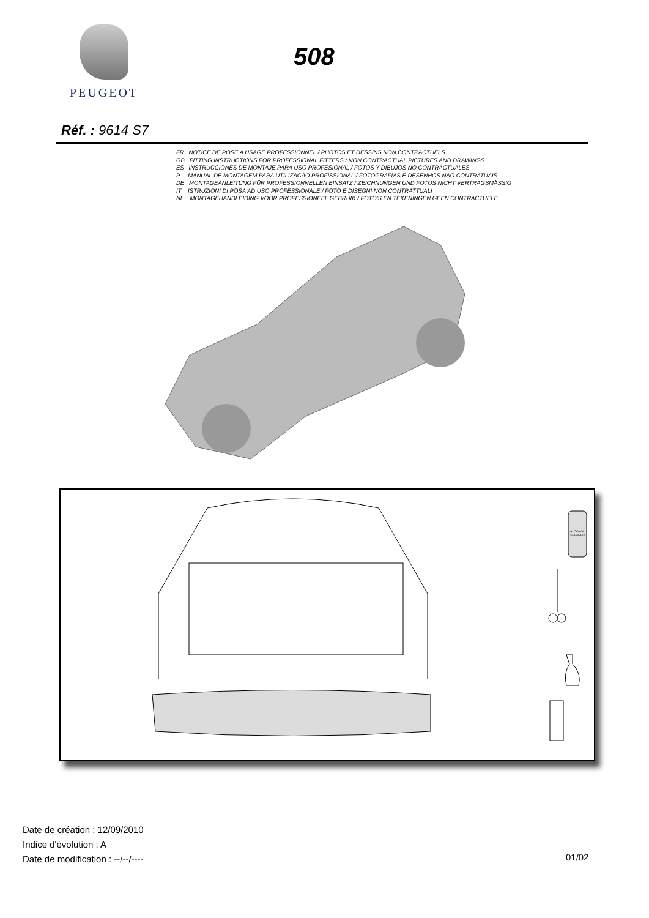PEUGEOT
508
Réf. : 9614 S7
FR NOTICE DE POSE A USAGE PROFESSIONNEL / PHOTOS ET DESSINS NON CONTRACTUELS
GB FITTING INSTRUCTIONS FOR PROFESSIONAL FITTERS / NON CONTRACTUAL PICTURES AND DRAWINGS
ES INSTRUCCIONES DE MONTAJE PARA USO PROFESIONAL / FOTOS Y DIBUJOS NO CONTRACTUALES
P MANUAL DE MONTAGEM PARA UTILIZACÃO PROFISSIONAL / FOTOGRAFIAS E DESENHOS NAO CONTRATUAIS
DE MONTAGEANLEITUNG FÜR PROFESSIONNELLEN EINSATZ / ZEICHNUNGEN UND FOTOS NICHT VERTRAGSMÄSSIG
IT ISTRUZIONI DI POSA AD USO PROFESSIONALE / FOTO E DISEGNI NON CONTRATTUALI
NL MONTAGEHANDLEIDING VOOR PROFESSIONEEL GEBRUIK / FOTO'S EN TEKENINGEN GEEN CONTRACTUELE
ALCOHOL
CLEANER
Date de création : 12/09/2010
Indice d'évolution : A
Date de modification : --/--/----
01/02